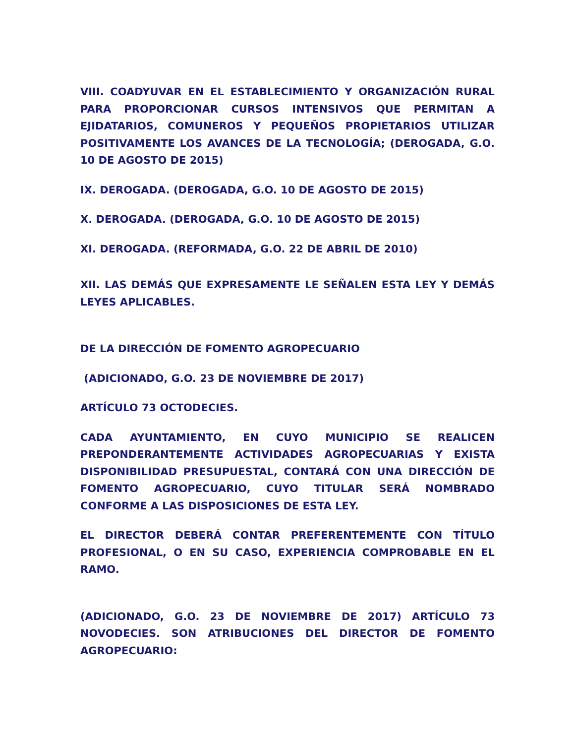VIII. COADYUVAR EN EL ESTABLECIMIENTO Y ORGANIZACIÓN RURAL PARA PROPORCIONAR CURSOS INTENSIVOS QUE PERMITAN A EJIDATARIOS, COMUNEROS Y PEQUEÑOS PROPIETARIOS UTILIZAR POSITIVAMENTE LOS AVANCES DE LA TECNOLOGÍA; (DEROGADA, G.O. 10 DE AGOSTO DE 2015)
IX. DEROGADA. (DEROGADA, G.O. 10 DE AGOSTO DE 2015)
X. DEROGADA. (DEROGADA, G.O. 10 DE AGOSTO DE 2015)
XI. DEROGADA. (REFORMADA, G.O. 22 DE ABRIL DE 2010)
XII. LAS DEMÁS QUE EXPRESAMENTE LE SEÑALEN ESTA LEY Y DEMÁS LEYES APLICABLES.
DE LA DIRECCIÓN DE FOMENTO AGROPECUARIO
(ADICIONADO, G.O. 23 DE NOVIEMBRE DE 2017)
ARTÍCULO 73 OCTODECIES.
CADA AYUNTAMIENTO, EN CUYO MUNICIPIO SE REALICEN PREPONDERANTEMENTE ACTIVIDADES AGROPECUARIAS Y EXISTA DISPONIBILIDAD PRESUPUESTAL, CONTARÁ CON UNA DIRECCIÓN DE FOMENTO AGROPECUARIO, CUYO TITULAR SERÁ NOMBRADO CONFORME A LAS DISPOSICIONES DE ESTA LEY.
EL DIRECTOR DEBERÁ CONTAR PREFERENTEMENTE CON TÍTULO PROFESIONAL, O EN SU CASO, EXPERIENCIA COMPROBABLE EN EL RAMO.
(ADICIONADO, G.O. 23 DE NOVIEMBRE DE 2017) ARTÍCULO 73 NOVODECIES. SON ATRIBUCIONES DEL DIRECTOR DE FOMENTO AGROPECUARIO: